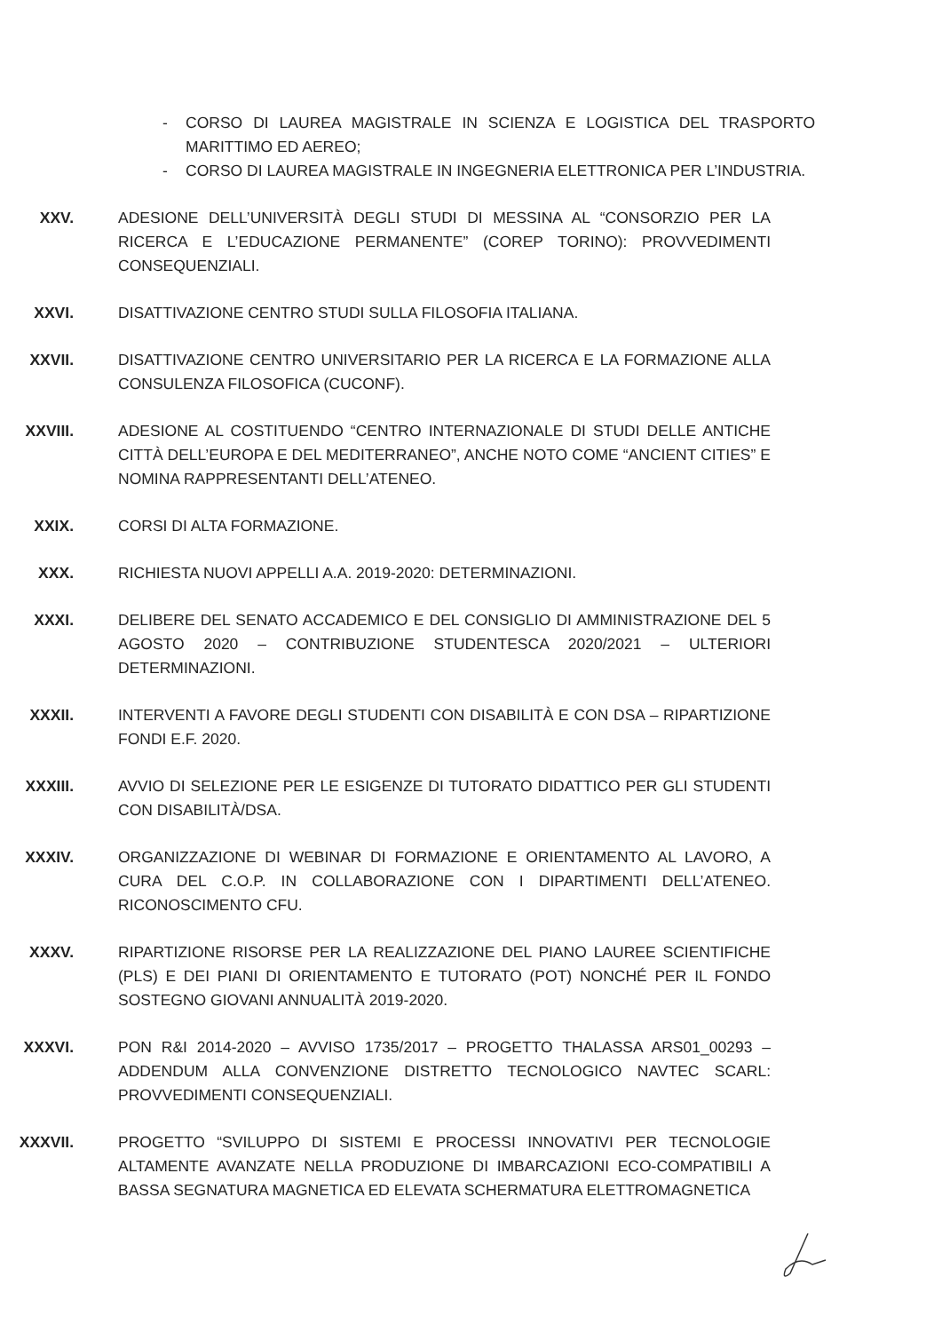- CORSO DI LAUREA MAGISTRALE IN SCIENZA E LOGISTICA DEL TRASPORTO MARITTIMO ED AEREO;
- CORSO DI LAUREA MAGISTRALE IN INGEGNERIA ELETTRONICA PER L’INDUSTRIA.
XXV. ADESIONE DELL’UNIVERSITÀ DEGLI STUDI DI MESSINA AL “CONSORZIO PER LA RICERCA E L’EDUCAZIONE PERMANENTE” (COREP TORINO): PROVVEDIMENTI CONSEQUENZIALI.
XXVI. DISATTIVAZIONE CENTRO STUDI SULLA FILOSOFIA ITALIANA.
XXVII. DISATTIVAZIONE CENTRO UNIVERSITARIO PER LA RICERCA E LA FORMAZIONE ALLA CONSULENZA FILOSOFICA (CUCONF).
XXVIII. ADESIONE AL COSTITUENDO “CENTRO INTERNAZIONALE DI STUDI DELLE ANTICHE CITTÀ DELL’EUROPA E DEL MEDITERRANEO”, ANCHE NOTO COME “ANCIENT CITIES” E NOMINA RAPPRESENTANTI DELL’ATENEO.
XXIX. CORSI DI ALTA FORMAZIONE.
XXX. RICHIESTA NUOVI APPELLI A.A. 2019-2020: DETERMINAZIONI.
XXXI. DELIBERE DEL SENATO ACCADEMICO E DEL CONSIGLIO DI AMMINISTRAZIONE DEL 5 AGOSTO 2020 – CONTRIBUZIONE STUDENTESCA 2020/2021 – ULTERIORI DETERMINAZIONI.
XXXII. INTERVENTI A FAVORE DEGLI STUDENTI CON DISABILITÀ E CON DSA – RIPARTIZIONE FONDI E.F. 2020.
XXXIII. AVVIO DI SELEZIONE PER LE ESIGENZE DI TUTORATO DIDATTICO PER GLI STUDENTI CON DISABILITÀ/DSA.
XXXIV. ORGANIZZAZIONE DI WEBINAR DI FORMAZIONE E ORIENTAMENTO AL LAVORO, A CURA DEL C.O.P. IN COLLABORAZIONE CON I DIPARTIMENTI DELL’ATENEO. RICONOSCIMENTO CFU.
XXXV. RIPARTIZIONE RISORSE PER LA REALIZZAZIONE DEL PIANO LAUREE SCIENTIFICHE (PLS) E DEI PIANI DI ORIENTAMENTO E TUTORATO (POT) NONCHÉ PER IL FONDO SOSTEGNO GIOVANI ANNUALITÀ 2019-2020.
XXXVI. PON R&I 2014-2020 – AVVISO 1735/2017 – PROGETTO THALASSA ARS01_00293 – ADDENDUM ALLA CONVENZIONE DISTRETTO TECNOLOGICO NAVTEC SCARL: PROVVEDIMENTI CONSEQUENZIALI.
XXXVII. PROGETTO “SVILUPPO DI SISTEMI E PROCESSI INNOVATIVI PER TECNOLOGIE ALTAMENTE AVANZATE NELLA PRODUZIONE DI IMBARCAZIONI ECO-COMPATIBILI A BASSA SEGNATURA MAGNETICA ED ELEVATA SCHERMATURA ELETTROMAGNETICA